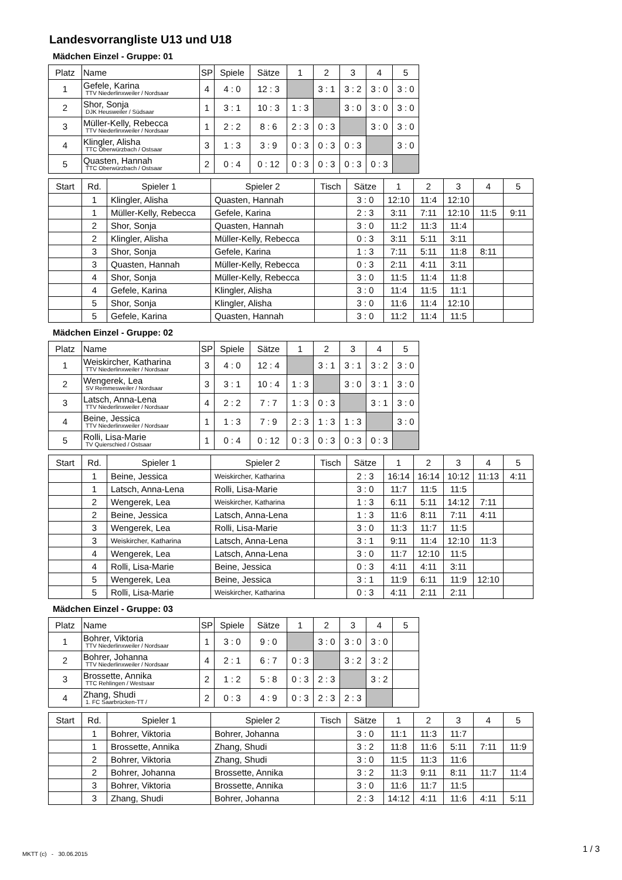Landesvorrangliste U13 und U18
Mädchen Einzel - Gruppe: 01
| Platz | Name | SP | Spiele | Sätze | 1 | 2 | 3 | 4 | 5 |
| --- | --- | --- | --- | --- | --- | --- | --- | --- | --- |
| 1 | Gefele, Karina TTV Niederlinxweiler / Nordsaar | 4 | 4 : 0 | 12 : 3 | | 3 : 1 | 3 : 2 | 3 : 0 | 3 : 0 |
| 2 | Shor, Sonja DJK Heusweiler / Südsaar | 1 | 3 : 1 | 10 : 3 | 1 : 3 | | 3 : 0 | 3 : 0 | 3 : 0 |
| 3 | Müller-Kelly, Rebecca TTV Niederlinxweiler / Nordsaar | 1 | 2 : 2 | 8 : 6 | 2 : 3 | 0 : 3 | | 3 : 0 | 3 : 0 |
| 4 | Klingler, Alisha TTC Oberwürzbach / Ostsaar | 3 | 1 : 3 | 3 : 9 | 0 : 3 | 0 : 3 | 0 : 3 | | 3 : 0 |
| 5 | Quasten, Hannah TTC Oberwürzbach / Ostsaar | 2 | 0 : 4 | 0 : 12 | 0 : 3 | 0 : 3 | 0 : 3 | 0 : 3 | |
| Start | Rd. | Spieler 1 | Spieler 2 | Tisch | Sätze | 1 | 2 | 3 | 4 | 5 |
| --- | --- | --- | --- | --- | --- | --- | --- | --- | --- | --- |
| | 1 | Klingler, Alisha | Quasten, Hannah | | 3 : 0 | 12:10 | 11:4 | 12:10 | | |
| | 1 | Müller-Kelly, Rebecca | Gefele, Karina | | 2 : 3 | 3:11 | 7:11 | 12:10 | 11:5 | 9:11 |
| | 2 | Shor, Sonja | Quasten, Hannah | | 3 : 0 | 11:2 | 11:3 | 11:4 | | |
| | 2 | Klingler, Alisha | Müller-Kelly, Rebecca | | 0 : 3 | 3:11 | 5:11 | 3:11 | | |
| | 3 | Shor, Sonja | Gefele, Karina | | 1 : 3 | 7:11 | 5:11 | 11:8 | 8:11 | |
| | 3 | Quasten, Hannah | Müller-Kelly, Rebecca | | 0 : 3 | 2:11 | 4:11 | 3:11 | | |
| | 4 | Shor, Sonja | Müller-Kelly, Rebecca | | 3 : 0 | 11:5 | 11:4 | 11:8 | | |
| | 4 | Gefele, Karina | Klingler, Alisha | | 3 : 0 | 11:4 | 11:5 | 11:1 | | |
| | 5 | Shor, Sonja | Klingler, Alisha | | 3 : 0 | 11:6 | 11:4 | 12:10 | | |
| | 5 | Gefele, Karina | Quasten, Hannah | | 3 : 0 | 11:2 | 11:4 | 11:5 | | |
Mädchen Einzel - Gruppe: 02
| Platz | Name | SP | Spiele | Sätze | 1 | 2 | 3 | 4 | 5 |
| --- | --- | --- | --- | --- | --- | --- | --- | --- | --- |
| 1 | Weiskircher, Katharina TTV Niederlinxweiler / Nordsaar | 3 | 4 : 0 | 12 : 4 | | 3 : 1 | 3 : 1 | 3 : 2 | 3 : 0 |
| 2 | Wengerek, Lea SV Remmesweiler / Nordsaar | 3 | 3 : 1 | 10 : 4 | 1 : 3 | | 3 : 0 | 3 : 1 | 3 : 0 |
| 3 | Latsch, Anna-Lena TTV Niederlinxweiler / Nordsaar | 4 | 2 : 2 | 7 : 7 | 1 : 3 | 0 : 3 | | 3 : 1 | 3 : 0 |
| 4 | Beine, Jessica TTV Niederlinxweiler / Nordsaar | 1 | 1 : 3 | 7 : 9 | 2 : 3 | 1 : 3 | 1 : 3 | | 3 : 0 |
| 5 | Rolli, Lisa-Marie TV Quierschied / Ostsaar | 1 | 0 : 4 | 0 : 12 | 0 : 3 | 0 : 3 | 0 : 3 | 0 : 3 | |
| Start | Rd. | Spieler 1 | Spieler 2 | Tisch | Sätze | 1 | 2 | 3 | 4 | 5 |
| --- | --- | --- | --- | --- | --- | --- | --- | --- | --- | --- |
| | 1 | Beine, Jessica | Weiskircher, Katharina | | 2 : 3 | 16:14 | 16:14 | 10:12 | 11:13 | 4:11 |
| | 1 | Latsch, Anna-Lena | Rolli, Lisa-Marie | | 3 : 0 | 11:7 | 11:5 | 11:5 | | |
| | 2 | Wengerek, Lea | Weiskircher, Katharina | | 1 : 3 | 6:11 | 5:11 | 14:12 | 7:11 | |
| | 2 | Beine, Jessica | Latsch, Anna-Lena | | 1 : 3 | 11:6 | 8:11 | 7:11 | 4:11 | |
| | 3 | Wengerek, Lea | Rolli, Lisa-Marie | | 3 : 0 | 11:3 | 11:7 | 11:5 | | |
| | 3 | Weiskircher, Katharina | Latsch, Anna-Lena | | 3 : 1 | 9:11 | 11:4 | 12:10 | 11:3 | |
| | 4 | Wengerek, Lea | Latsch, Anna-Lena | | 3 : 0 | 11:7 | 12:10 | 11:5 | | |
| | 4 | Rolli, Lisa-Marie | Beine, Jessica | | 0 : 3 | 4:11 | 4:11 | 3:11 | | |
| | 5 | Wengerek, Lea | Beine, Jessica | | 3 : 1 | 11:9 | 6:11 | 11:9 | 12:10 | |
| | 5 | Rolli, Lisa-Marie | Weiskircher, Katharina | | 0 : 3 | 4:11 | 2:11 | 2:11 | | |
Mädchen Einzel - Gruppe: 03
| Platz | Name | SP | Spiele | Sätze | 1 | 2 | 3 | 4 | 5 |
| --- | --- | --- | --- | --- | --- | --- | --- | --- | --- |
| 1 | Bohrer, Viktoria TTV Niederlinxweiler / Nordsaar | 1 | 3 : 0 | 9 : 0 | | 3 : 0 | 3 : 0 | 3 : 0 | |
| 2 | Bohrer, Johanna TTV Niederlinxweiler / Nordsaar | 4 | 2 : 1 | 6 : 7 | 0 : 3 | | 3 : 2 | 3 : 2 | |
| 3 | Brossette, Annika TTC Rehlingen / Westsaar | 2 | 1 : 2 | 5 : 8 | 0 : 3 | 2 : 3 | | 3 : 2 | |
| 4 | Zhang, Shudi 1. FC Saarbrücken-TT / | 2 | 0 : 3 | 4 : 9 | 0 : 3 | 2 : 3 | 2 : 3 | | |
| Start | Rd. | Spieler 1 | Spieler 2 | Tisch | Sätze | 1 | 2 | 3 | 4 | 5 |
| --- | --- | --- | --- | --- | --- | --- | --- | --- | --- | --- |
| | 1 | Bohrer, Viktoria | Bohrer, Johanna | | 3 : 0 | 11:1 | 11:3 | 11:7 | | |
| | 1 | Brossette, Annika | Zhang, Shudi | | 3 : 2 | 11:8 | 11:6 | 5:11 | 7:11 | 11:9 |
| | 2 | Bohrer, Viktoria | Zhang, Shudi | | 3 : 0 | 11:5 | 11:3 | 11:6 | | |
| | 2 | Bohrer, Johanna | Brossette, Annika | | 3 : 2 | 11:3 | 9:11 | 8:11 | 11:7 | 11:4 |
| | 3 | Bohrer, Viktoria | Brossette, Annika | | 3 : 0 | 11:6 | 11:7 | 11:5 | | |
| | 3 | Zhang, Shudi | Bohrer, Johanna | | 2 : 3 | 14:12 | 4:11 | 11:6 | 4:11 | 5:11 |
MKTT (c) - 30.06.2015
1 / 3